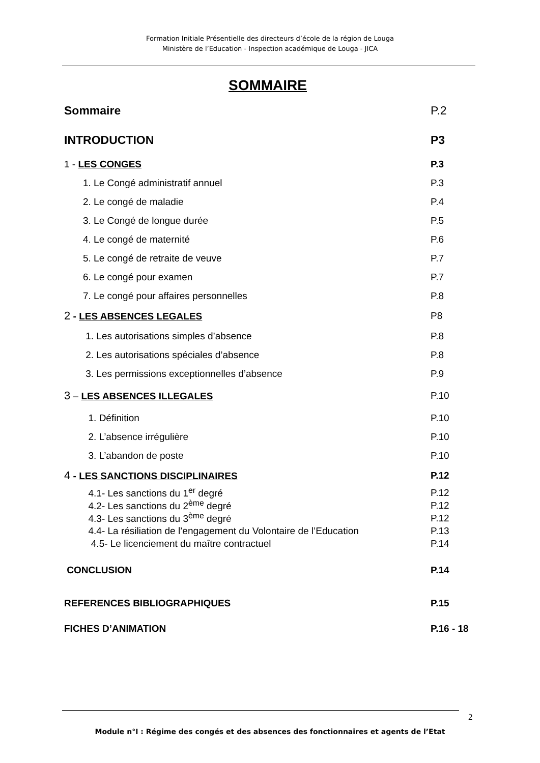Formation Initiale Présentielle des directeurs d’école de la région de Louga
Ministère de l’Education - Inspection académique de Louga - JICA
SOMMAIRE
Sommaire P.2
INTRODUCTION P3
1 - LES CONGES P.3
1. Le Congé administratif annuel P.3
2. Le congé de maladie P.4
3. Le Congé de longue durée P.5
4. Le congé de maternité P.6
5. Le congé de retraite de veuve P.7
6. Le congé pour examen P.7
7. Le congé pour affaires personnelles P.8
2 - LES ABSENCES LEGALES P8
1. Les autorisations simples d’absence P.8
2. Les autorisations spéciales d’absence P.8
3. Les permissions exceptionnelles d’absence P.9
3 – LES ABSENCES ILLEGALES P.10
1. Définition P.10
2. L’absence irrégulière P.10
3. L’abandon de poste P.10
4 - LES SANCTIONS DISCIPLINAIRES P.12
4.1- Les sanctions du 1<sup>er</sup> degré P.12
4.2- Les sanctions du 2<sup>ème</sup> degré P.12
4.3- Les sanctions du 3<sup>ème</sup> degré P.12
4.4- La résiliation de l’engagement du Volontaire de l’Education P.13
4.5- Le licenciement du maître contractuel P.14
CONCLUSION P.14
REFERENCES BIBLIOGRAPHIQUES P.15
FICHES D’ANIMATION P.16 - 18
2
Module n°I : Régime des congés et des absences des fonctionnaires et agents de l’Etat